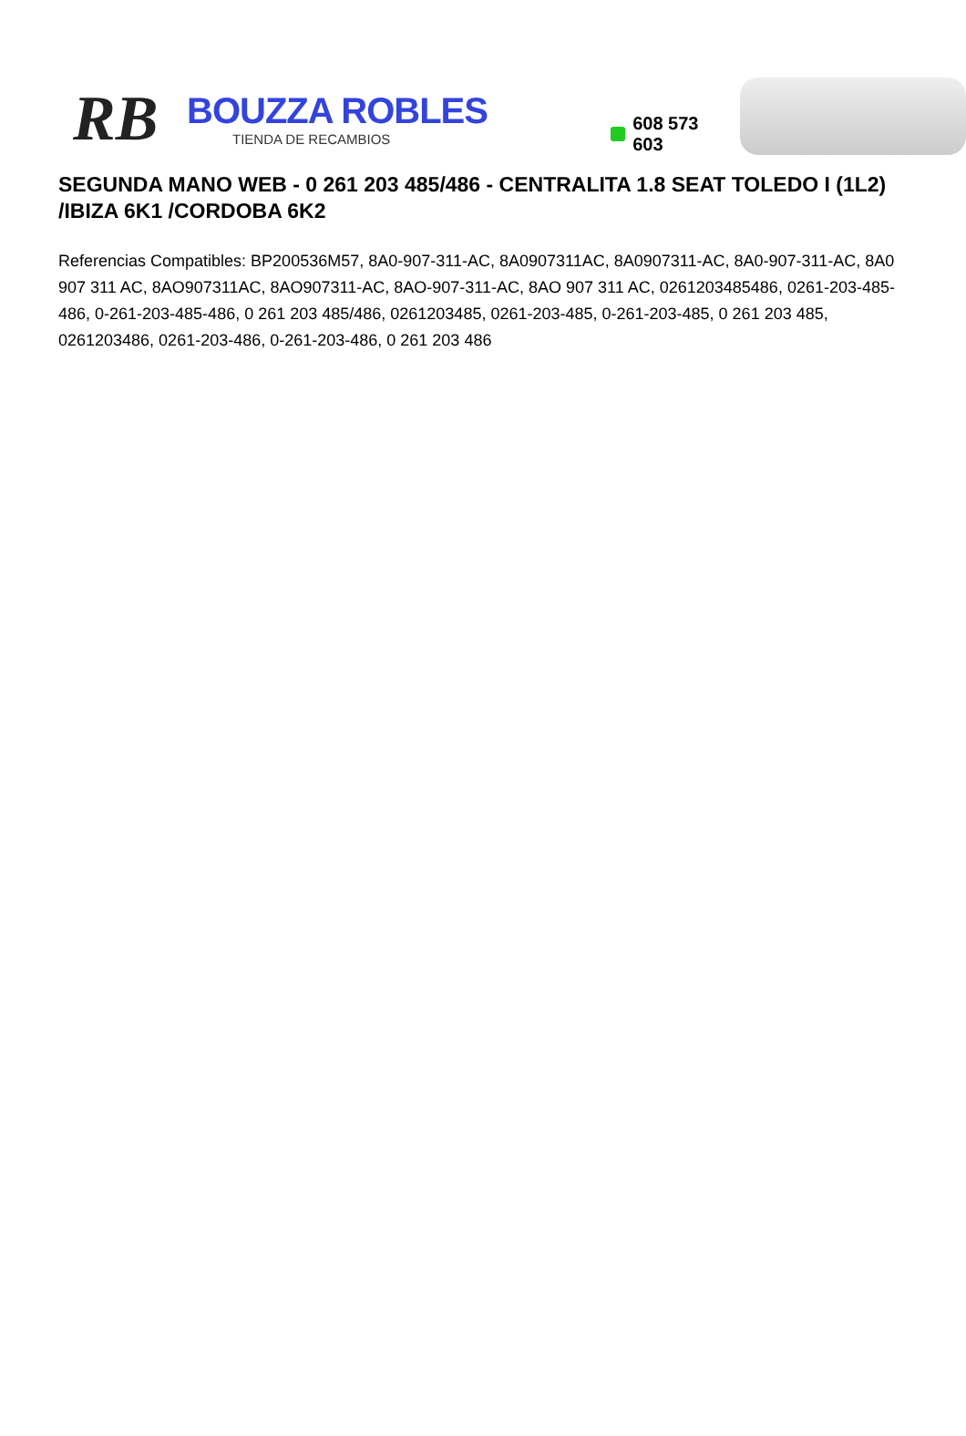RB
BOUZZA ROBLES
TIENDA DE RECAMBIOS
608 573 603
SEGUNDA MANO WEB - 0 261 203 485/486 - CENTRALITA 1.8 SEAT TOLEDO I (1L2) /IBIZA 6K1 /CORDOBA 6K2
Referencias Compatibles: BP200536M57, 8A0-907-311-AC, 8A0907311AC, 8A0907311-AC, 8A0-907-311-AC, 8A0 907 311 AC, 8AO907311AC, 8AO907311-AC, 8AO-907-311-AC, 8AO 907 311 AC, 0261203485486, 0261-203-485-486, 0-261-203-485-486, 0 261 203 485/486, 0261203485, 0261-203-485, 0-261-203-485, 0 261 203 485, 0261203486, 0261-203-486, 0-261-203-486, 0 261 203 486